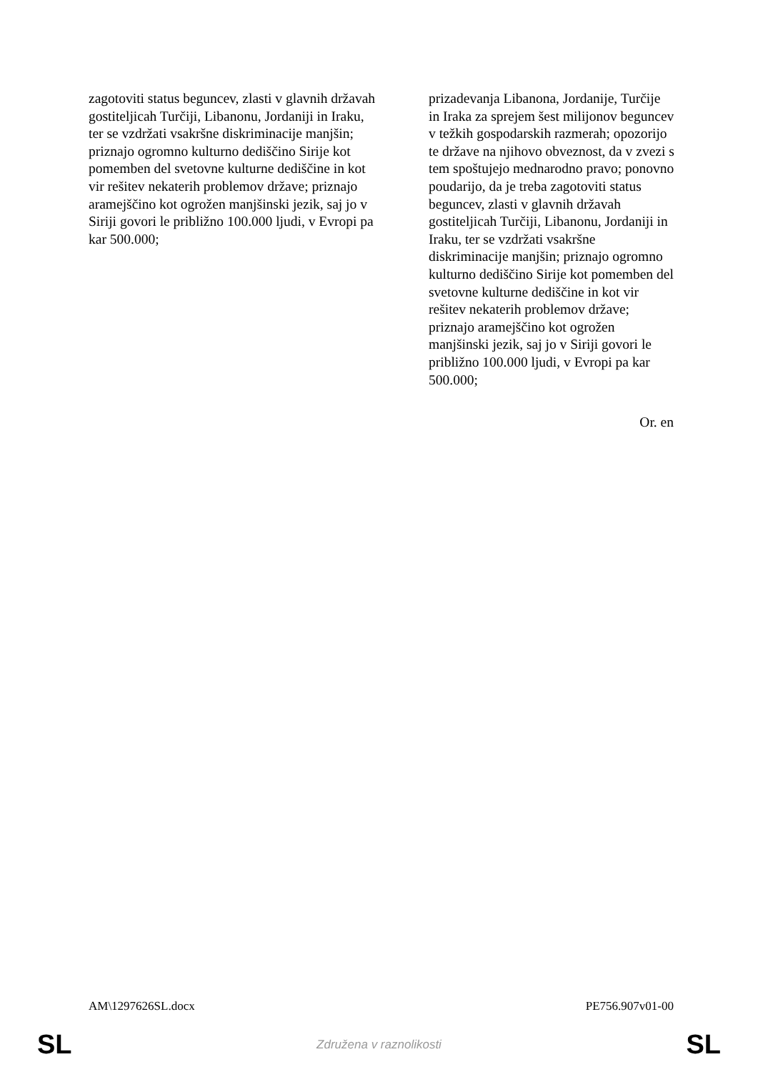| zagotoviti status beguncev, zlasti v glavnih državah gostiteljicah Turčiji, Libanonu, Jordaniji in Iraku, ter se vzdržati vsakršne diskriminacije manjšin; priznajo ogromno kulturno dediščino Sirije kot pomemben del svetovne kulturne dediščine in kot vir rešitev nekaterih problemov države; priznajo aramejščino kot ogrožen manjšinski jezik, saj jo v Siriji govori le približno 100.000 ljudi, v Evropi pa kar 500.000; | prizadevanja Libanona, Jordanije, Turčije in Iraka za sprejem šest milijonov beguncev v težkih gospodarskih razmerah; opozorijo te države na njihovo obveznost, da v zvezi s tem spoštujejo mednarodno pravo; ponovno poudarijo, da je treba zagotoviti status beguncev, zlasti v glavnih državah gostiteljicah Turčiji, Libanonu, Jordaniji in Iraku, ter se vzdržati vsakršne diskriminacije manjšin; priznajo ogromno kulturno dediščino Sirije kot pomemben del svetovne kulturne dediščine in kot vir rešitev nekaterih problemov države; priznajo aramejščino kot ogrožen manjšinski jezik, saj jo v Siriji govori le približno 100.000 ljudi, v Evropi pa kar 500.000; |
Or. en
AM\1297626SL.docx PE756.907v01-00
SL Združena v raznolikosti SL